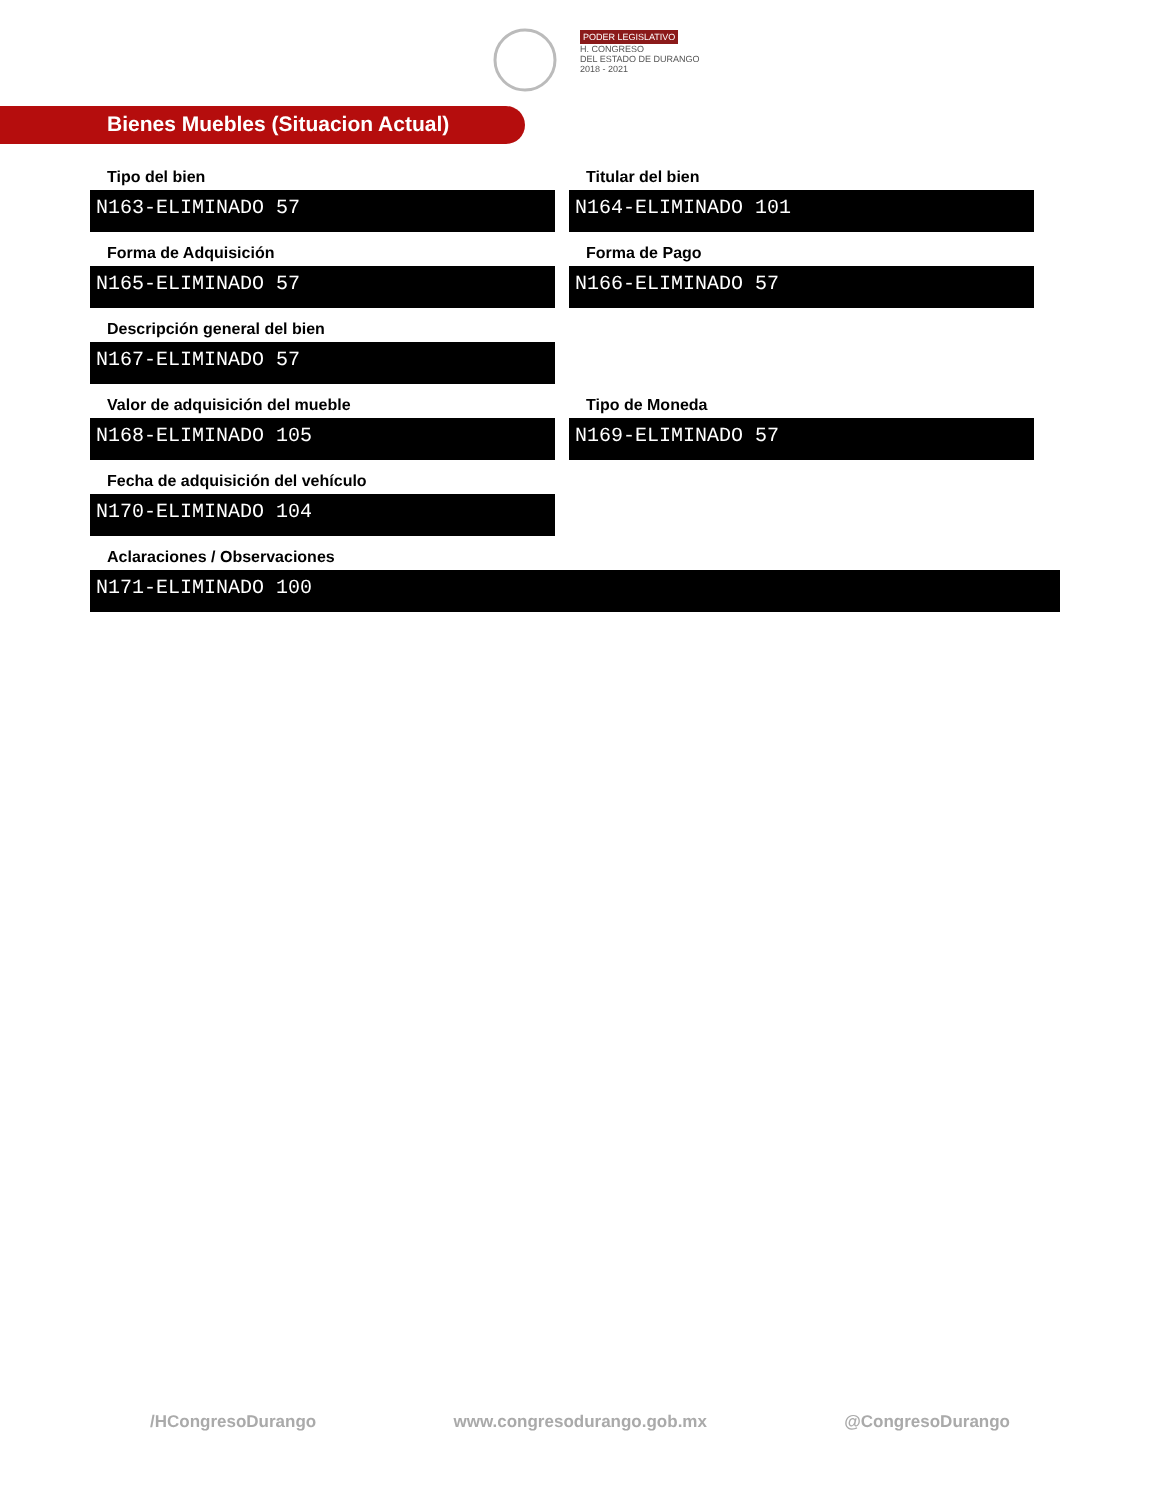PODER LEGISLATIVO
H. CONGRESO
DEL ESTADO DE DURANGO
2018 - 2021
Bienes Muebles (Situacion Actual)
Tipo del bien
N163-ELIMINADO 57
Titular del bien
N164-ELIMINADO 101
Forma de Adquisición
N165-ELIMINADO 57
Forma de Pago
N166-ELIMINADO 57
Descripción general del bien
N167-ELIMINADO 57
Valor de adquisición del mueble
N168-ELIMINADO 105
Tipo de Moneda
N169-ELIMINADO 57
Fecha de adquisición del vehículo
N170-ELIMINADO 104
Aclaraciones / Observaciones
N171-ELIMINADO 100
/HCongresoDurango www.congresodurango.gob.mx @CongresoDurango